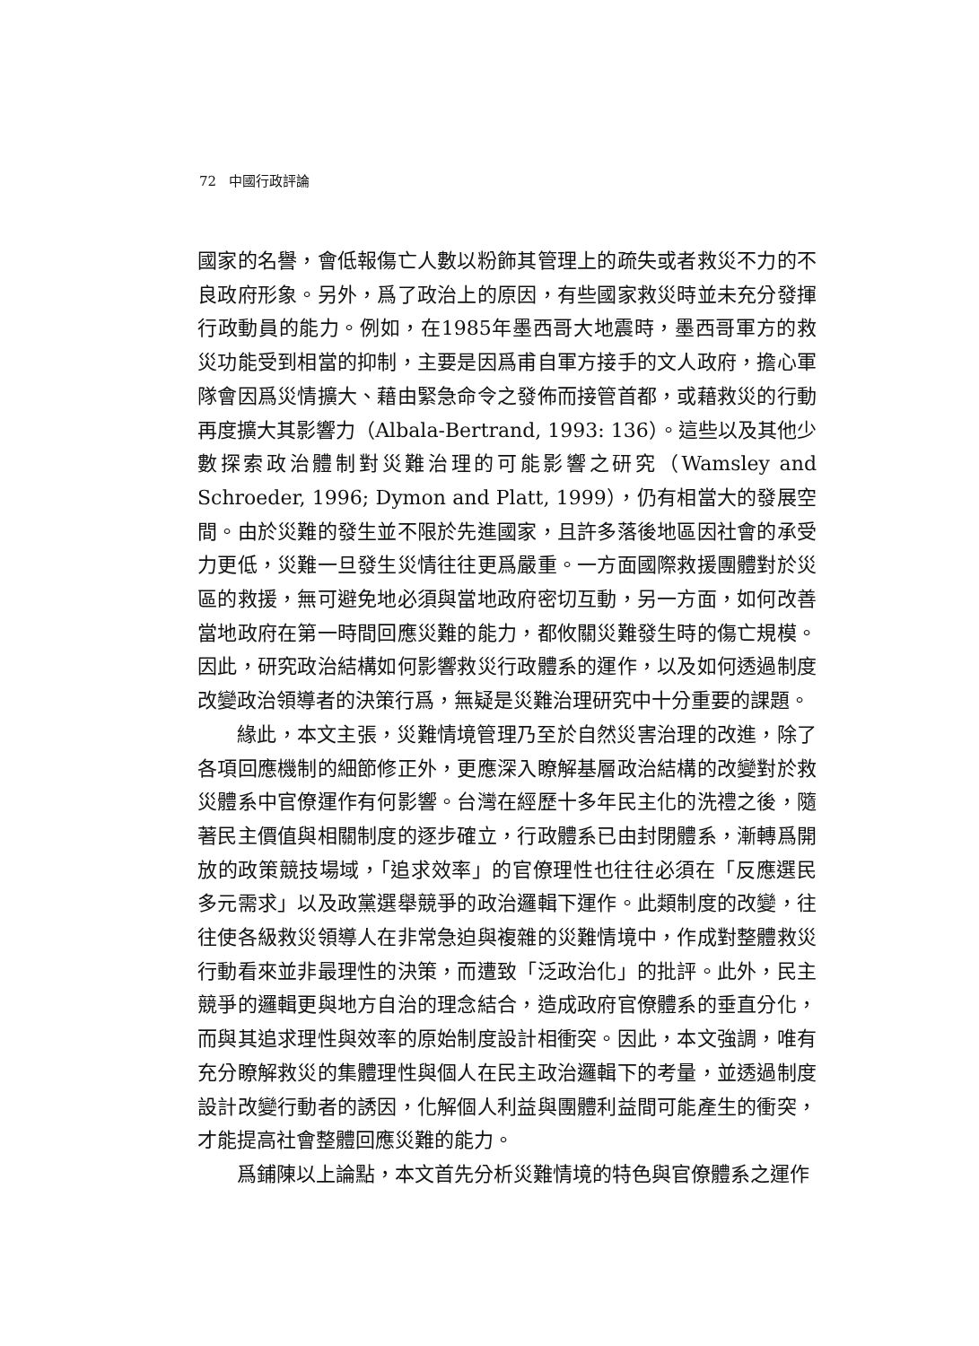72 中國行政評論
國家的名譽，會低報傷亡人數以粉飾其管理上的疏失或者救災不力的不良政府形象。另外，爲了政治上的原因，有些國家救災時並未充分發揮行政動員的能力。例如，在1985年墨西哥大地震時，墨西哥軍方的救災功能受到相當的抑制，主要是因爲甫自軍方接手的文人政府，擔心軍隊會因爲災情擴大、藉由緊急命令之發佈而接管首都，或藉救災的行動再度擴大其影響力（Albala-Bertrand, 1993: 136）。這些以及其他少數探索政治體制對災難治理的可能影響之研究（Wamsley and Schroeder, 1996; Dymon and Platt, 1999），仍有相當大的發展空間。由於災難的發生並不限於先進國家，且許多落後地區因社會的承受力更低，災難一旦發生災情往往更爲嚴重。一方面國際救援團體對於災區的救援，無可避免地必須與當地政府密切互動，另一方面，如何改善當地政府在第一時間回應災難的能力，都攸關災難發生時的傷亡規模。因此，研究政治結構如何影響救災行政體系的運作，以及如何透過制度改變政治領導者的決策行爲，無疑是災難治理研究中十分重要的課題。
緣此，本文主張，災難情境管理乃至於自然災害治理的改進，除了各項回應機制的細節修正外，更應深入瞭解基層政治結構的改變對於救災體系中官僚運作有何影響。台灣在經歷十多年民主化的洗禮之後，隨著民主價值與相關制度的逐步確立，行政體系已由封閉體系，漸轉爲開放的政策競技場域，「追求效率」的官僚理性也往往必須在「反應選民多元需求」以及政黨選舉競爭的政治邏輯下運作。此類制度的改變，往往使各級救災領導人在非常急迫與複雜的災難情境中，作成對整體救災行動看來並非最理性的決策，而遭致「泛政治化」的批評。此外，民主競爭的邏輯更與地方自治的理念結合，造成政府官僚體系的垂直分化，而與其追求理性與效率的原始制度設計相衝突。因此，本文強調，唯有充分瞭解救災的集體理性與個人在民主政治邏輯下的考量，並透過制度設計改變行動者的誘因，化解個人利益與團體利益間可能產生的衝突，才能提高社會整體回應災難的能力。
爲鋪陳以上論點，本文首先分析災難情境的特色與官僚體系之運作